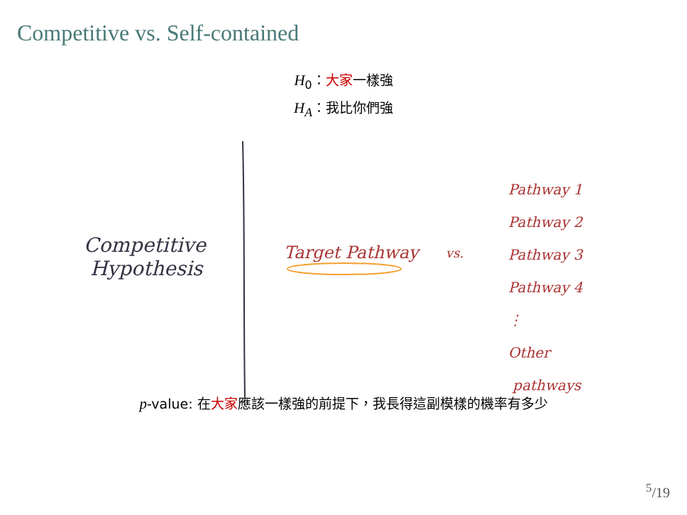Competitive vs. Self-contained
H<sub>0</sub>：大家一樣強
H<sub>A</sub>：我比你們強
Competitive
Hypothesis
Target Pathway vs.
Pathway 1
Pathway 2
Pathway 3
Pathway 4
⋮
Other
pathways
p-value: 在大家應該一樣強的前提下，我長得這副模樣的機率有多少
<sup>5</sup>/19